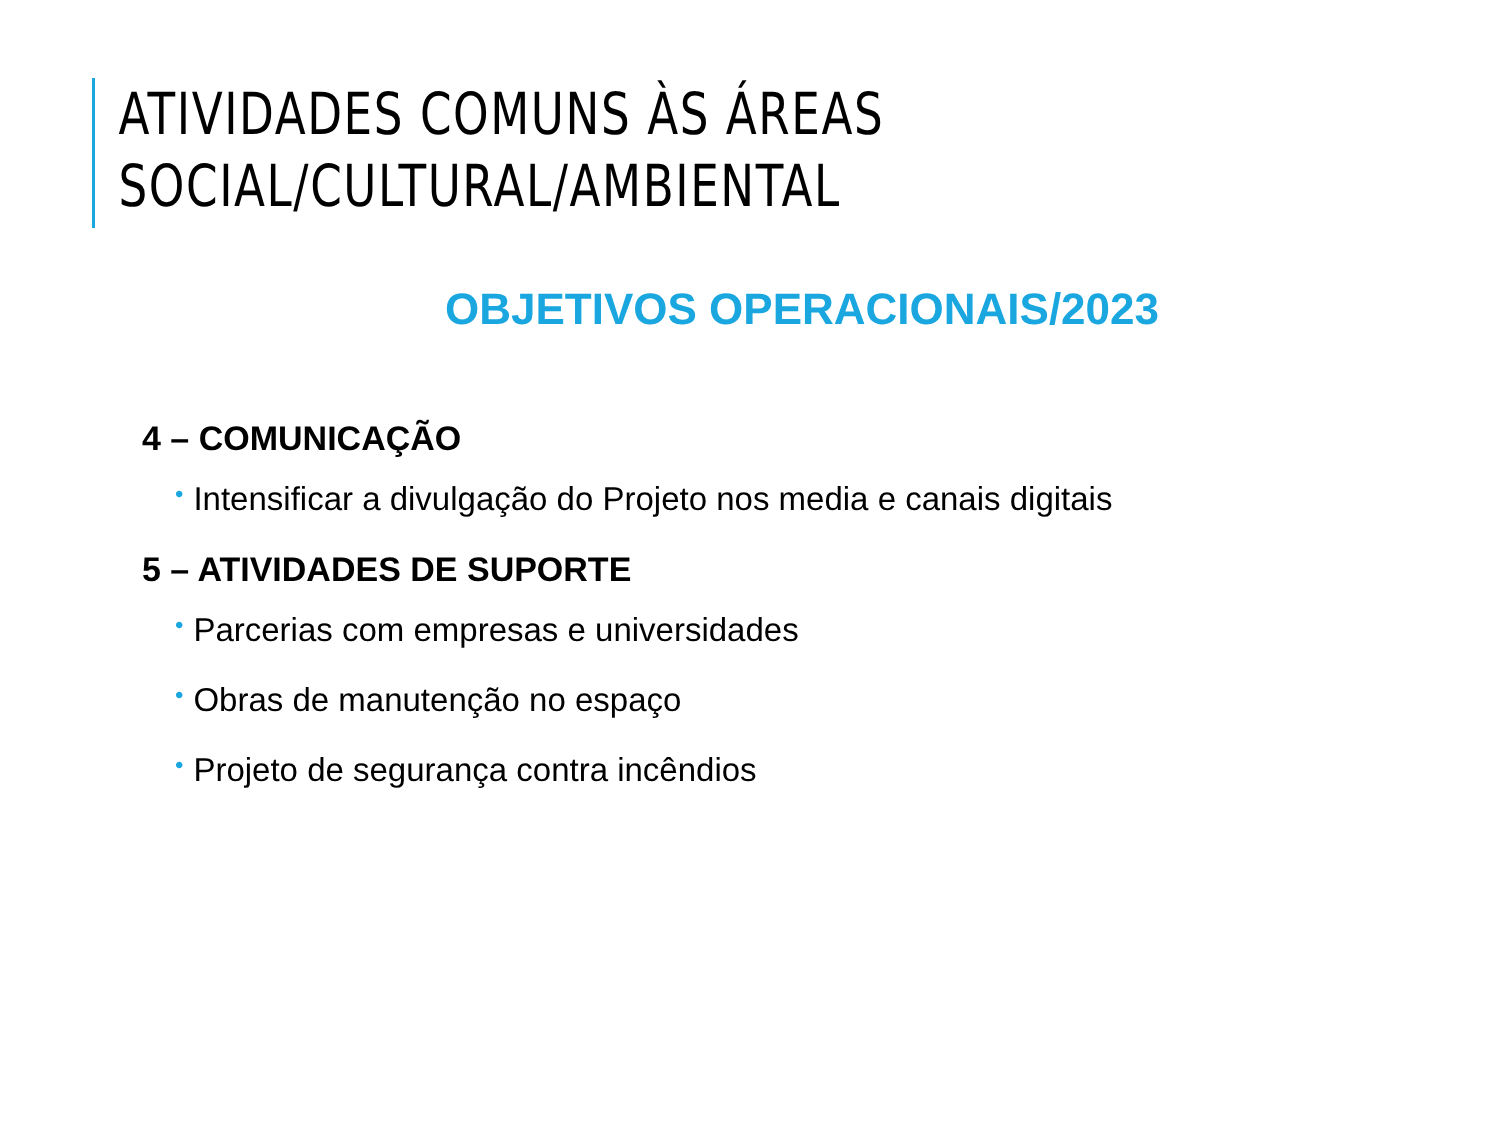ATIVIDADES COMUNS ÀS ÁREAS SOCIAL/CULTURAL/AMBIENTAL
OBJETIVOS OPERACIONAIS/2023
4 – COMUNICAÇÃO
• Intensificar a divulgação do Projeto nos media e canais digitais
5 – ATIVIDADES DE SUPORTE
• Parcerias com empresas e universidades
• Obras de manutenção no espaço
• Projeto de segurança contra incêndios